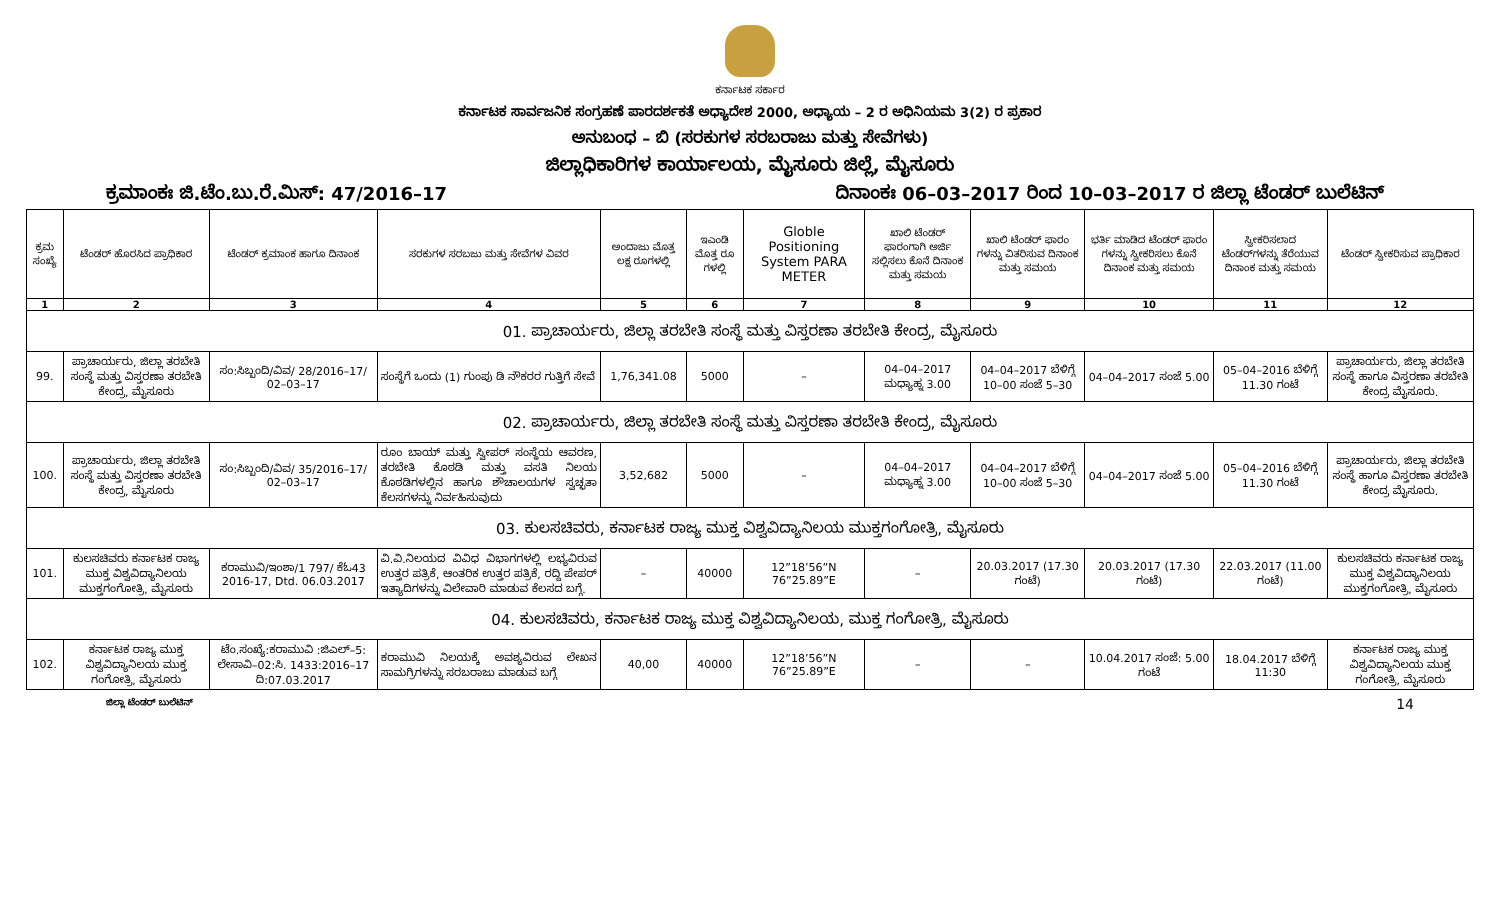ಕರ್ನಾಟಕ ಸರ್ಕಾರ
ಕರ್ನಾಟಕ ಸಾರ್ವಜನಿಕ ಸಂಗ್ರಹಣೆ ಪಾರದರ್ಶಕತೆ ಅಧ್ಯಾದೇಶ 2000, ಅಧ್ಯಾಯ – 2 ರ ಅಧಿನಿಯಮ 3(2) ರ ಪ್ರಕಾರ
ಅನುಬಂಧ – ಬಿ (ಸರಕುಗಳ ಸರಬರಾಜು ಮತ್ತು ಸೇವೆಗಳು)
ಜಿಲ್ಲಾಧಿಕಾರಿಗಳ ಕಾರ್ಯಾಲಯ, ಮೈಸೂರು ಜಿಲ್ಲೆ, ಮೈಸೂರು
ಕ್ರಮಾಂಕಃ ಜಿ.ಟೆಂ.ಬು.ರೆ.ಮಿಸ್: 47/2016–17 ದಿನಾಂಕಃ 06–03–2017 ರಿಂದ 10–03–2017 ರ ಜಿಲ್ಲಾ ಟೆಂಡರ್ ಬುಲೆಟಿನ್
| ಕ್ರಮ ಸಂಖ್ಯೆ | ಟೆಂಡರ್ ಹೊರಸಿದ ಪ್ರಾಧಿಕಾರ | ಟೆಂಡರ್ ಕ್ರಮಾಂಕ ಹಾಗೂ ದಿನಾಂಕ | ಸರಕುಗಳ ಸರಬಜು ಮತ್ತು ಸೇವೆಗಳ ವಿವರ | ಅಂದಾಜು ಮೊತ್ತ ಲಕ್ಷ ರೂಗಳಲ್ಲಿ | ಇಎಂಡಿ ಮೊತ್ತ ರೂ ಗಳಲ್ಲಿ | Globle Positioning System PARA METER | ಖಾಲಿ ಟೆಂಡರ್ ಫಾರಂಗಾಗಿ ಅರ್ಜಿ ಸಲ್ಲಿಸಲು ಕೊನೆ ದಿನಾಂಕ ಮತ್ತು ಸಮಯ | ಖಾಲಿ ಟೆಂಡರ್ ಫಾರಂ ಗಳನ್ನು ವಿತರಿಸುವ ದಿನಾಂಕ ಮತ್ತು ಸಮಯ | ಭರ್ತಿ ಮಾಡಿದ ಟೆಂಡರ್ ಫಾರಂ ಗಳನ್ನು ಸ್ವೀಕರಿಸಲು ಕೊನೆ ದಿನಾಂಕ ಮತ್ತು ಸಮಯ | ಸ್ವೀಕರಿಸಲಾದ ಟೆಂಡರ್‌ಗಳನ್ನು ತೆರೆಯುವ ದಿನಾಂಕ ಮತ್ತು ಸಮಯ | ಟೆಂಡರ್ ಸ್ವೀಕರಿಸುವ ಪ್ರಾಧಿಕಾರ |
| --- | --- | --- | --- | --- | --- | --- | --- | --- | --- | --- | --- |
| 1 | 2 | 3 | 4 | 5 | 6 | 7 | 8 | 9 | 10 | 11 | 12 |
| 01. ಪ್ರಾಚಾರ್ಯರು, ಜಿಲ್ಲಾ ತರಬೇತಿ ಸಂಸ್ಥೆ ಮತ್ತು ವಿಸ್ತರಣಾ ತರಬೇತಿ ಕೇಂದ್ರ, ಮೈಸೂರು | | | | | | | | | | | |
| 99. | ಪ್ರಾಚಾರ್ಯರು, ಜಿಲ್ಲಾ ತರಬೇತಿ ಸಂಸ್ಥೆ ಮತ್ತು ವಿಸ್ತರಣಾ ತರಬೇತಿ ಕೇಂದ್ರ, ಮೈಸೂರು | ಸಂ:ಸಿಬ್ಬಂದಿ/ವಿವ/ 28/2016–17/ 02–03–17 | ಸಂಸ್ಥೆಗೆ ಒಂದು (1) ಗುಂಪು ಡಿ ನೌಕರರ ಗುತ್ತಿಗೆ ಸೇವೆ | 1,76,341.08 | 5000 | – | 04–04–2017 ಮಧ್ಯಾಹ್ನ 3.00 | 04–04–2017 ಬೆಳಿಗ್ಗೆ 10–00 ಸಂಜೆ 5–30 | 04–04–2017 ಸಂಜೆ 5.00 | 05–04–2016 ಬೆಳಿಗ್ಗೆ 11.30 ಗಂಟೆ | ಪ್ರಾಚಾರ್ಯರು, ಜಿಲ್ಲಾ ತರಬೇತಿ ಸಂಸ್ಥೆ ಹಾಗೂ ವಿಸ್ತರಣಾ ತರಬೇತಿ ಕೇಂದ್ರ ಮೈಸೂರು. |
| 02. ಪ್ರಾಚಾರ್ಯರು, ಜಿಲ್ಲಾ ತರಬೇತಿ ಸಂಸ್ಥೆ ಮತ್ತು ವಿಸ್ತರಣಾ ತರಬೇತಿ ಕೇಂದ್ರ, ಮೈಸೂರು | | | | | | | | | | | |
| 100. | ಪ್ರಾಚಾರ್ಯರು, ಜಿಲ್ಲಾ ತರಬೇತಿ ಸಂಸ್ಥೆ ಮತ್ತು ವಿಸ್ತರಣಾ ತರಬೇತಿ ಕೇಂದ್ರ, ಮೈಸೂರು | ಸಂ:ಸಿಬ್ಬಂದಿ/ವಿವ/ 35/2016–17/ 02–03–17 | ರೂಂ ಬಾಯ್ ಮತ್ತು ಸ್ವೀಪರ್ ಸಂಸ್ಥೆಯ ಆವರಣ, ತರಬೇತಿ ಕೊಠಡಿ ಮತ್ತು ವಸತಿ ನಿಲಯ ಕೊಠಡಿಗಳಲ್ಲಿನ ಹಾಗೂ ಶೌಚಾಲಯಗಳ ಸ್ವಚ್ಛತಾ ಕೆಲಸಗಳನ್ನು ನಿರ್ವಹಿಸುವುದು | 3,52,682 | 5000 | – | 04–04–2017 ಮಧ್ಯಾಹ್ನ 3.00 | 04–04–2017 ಬೆಳಿಗ್ಗೆ 10–00 ಸಂಜೆ 5–30 | 04–04–2017 ಸಂಜೆ 5.00 | 05–04–2016 ಬೆಳಿಗ್ಗೆ 11.30 ಗಂಟೆ | ಪ್ರಾಚಾರ್ಯರು, ಜಿಲ್ಲಾ ತರಬೇತಿ ಸಂಸ್ಥೆ ಹಾಗೂ ವಿಸ್ತರಣಾ ತರಬೇತಿ ಕೇಂದ್ರ ಮೈಸೂರು. |
| 03. ಕುಲಸಚಿವರು, ಕರ್ನಾಟಕ ರಾಜ್ಯ ಮುಕ್ತ ವಿಶ್ವವಿದ್ಯಾನಿಲಯ ಮುಕ್ತಗಂಗೋತ್ರಿ, ಮೈಸೂರು | | | | | | | | | | | |
| 101. | ಕುಲಸಚಿವರು ಕರ್ನಾಟಕ ರಾಜ್ಯ ಮುಕ್ತ ವಿಶ್ವವಿದ್ಯಾನಿಲಯ ಮುಕ್ತಗಂಗೋತ್ರಿ, ಮೈಸೂರು | ಕರಾಮುವಿ/ಇಂಶಾ/1 797/ ಕೆಓ43 2016-17, Dtd. 06.03.2017 | ವಿ.ವಿ.ನಿಲಯದ ವಿವಿಧ ವಿಭಾಗಗಳಲ್ಲಿ ಲಭ್ಯವಿರುವ ಉತ್ತರ ಪತ್ರಿಕೆ, ಆಂತರಿಕ ಉತ್ತರ ಪತ್ರಿಕೆ, ರದ್ದಿ ಪೇಪರ್ ಇತ್ಯಾದಿಗಳನ್ನು ವಿಲೇವಾರಿ ಮಾಡುವ ಕೆಲಸದ ಬಗ್ಗೆ. | – | 40000 | 12”18’56”N 76”25.89”E | – | 20.03.2017 (17.30 ಗಂಟೆ) | 20.03.2017 (17.30 ಗಂಟೆ) | 22.03.2017 (11.00 ಗಂಟೆ) | ಕುಲಸಚಿವರು ಕರ್ನಾಟಕ ರಾಜ್ಯ ಮುಕ್ತ ವಿಶ್ವವಿದ್ಯಾನಿಲಯ ಮುಕ್ತಗಂಗೋತ್ರಿ, ಮೈಸೂರು |
| 04. ಕುಲಸಚಿವರು, ಕರ್ನಾಟಕ ರಾಜ್ಯ ಮುಕ್ತ ವಿಶ್ವವಿದ್ಯಾನಿಲಯ, ಮುಕ್ತ ಗಂಗೋತ್ರಿ, ಮೈಸೂರು | | | | | | | | | | | |
| 102. | ಕರ್ನಾಟಕ ರಾಜ್ಯ ಮುಕ್ತ ವಿಶ್ವವಿದ್ಯಾನಿಲಯ ಮುಕ್ತ ಗಂಗೋತ್ರಿ, ಮೈಸೂರು | ಟೆಂ.ಸಂಖ್ಯೆ:ಕರಾಮುವಿ :ಜಿಎಲ್–5: ಲೇಸಾವಿ–02:ಸಿ. 1433:2016–17 ದಿ:07.03.2017 | ಕರಾಮುವಿ ನಿಲಯಕ್ಕೆ ಅವಶ್ಯವಿರುವ ಲೇಖನ ಸಾಮಗ್ರಿಗಳನ್ನು ಸರಬರಾಜು ಮಾಡುವ ಬಗ್ಗೆ | 40,00 | 40000 | 12”18’56”N 76”25.89”E | – | – | 10.04.2017 ಸಂಜೆ: 5.00 ಗಂಟೆ | 18.04.2017 ಬೆಳಿಗ್ಗೆ 11:30 | ಕರ್ನಾಟಕ ರಾಜ್ಯ ಮುಕ್ತ ವಿಶ್ವವಿದ್ಯಾನಿಲಯ ಮುಕ್ತ ಗಂಗೋತ್ರಿ, ಮೈಸೂರು |
ಜಿಲ್ಲಾ ಟೆಂಡರ್ ಬುಲೆಟಿನ್ 14